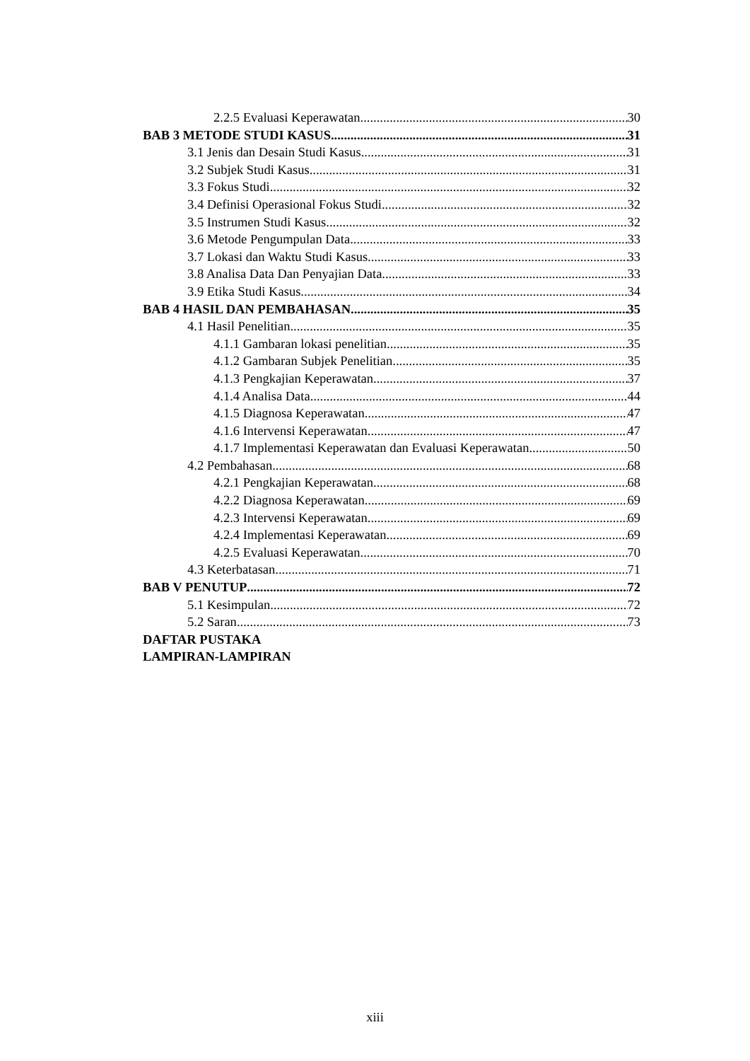2.2.5 Evaluasi Keperawatan 30
BAB 3 METODE STUDI KASUS 31
3.1 Jenis dan Desain Studi Kasus 31
3.2 Subjek Studi Kasus 31
3.3 Fokus Studi 32
3.4 Definisi Operasional Fokus Studi 32
3.5 Instrumen Studi Kasus 32
3.6 Metode Pengumpulan Data 33
3.7 Lokasi dan Waktu Studi Kasus 33
3.8 Analisa Data Dan Penyajian Data 33
3.9 Etika Studi Kasus 34
BAB 4 HASIL DAN PEMBAHASAN 35
4.1 Hasil Penelitian 35
4.1.1 Gambaran lokasi penelitian 35
4.1.2 Gambaran Subjek Penelitian 35
4.1.3 Pengkajian Keperawatan 37
4.1.4 Analisa Data 44
4.1.5 Diagnosa Keperawatan 47
4.1.6 Intervensi Keperawatan 47
4.1.7 Implementasi Keperawatan dan Evaluasi Keperawatan 50
4.2 Pembahasan 68
4.2.1 Pengkajian Keperawatan 68
4.2.2 Diagnosa Keperawatan 69
4.2.3 Intervensi Keperawatan 69
4.2.4 Implementasi Keperawatan 69
4.2.5 Evaluasi Keperawatan 70
4.3 Keterbatasan 71
BAB V PENUTUP 72
5.1 Kesimpulan 72
5.2 Saran 73
DAFTAR PUSTAKA
LAMPIRAN-LAMPIRAN
xiii